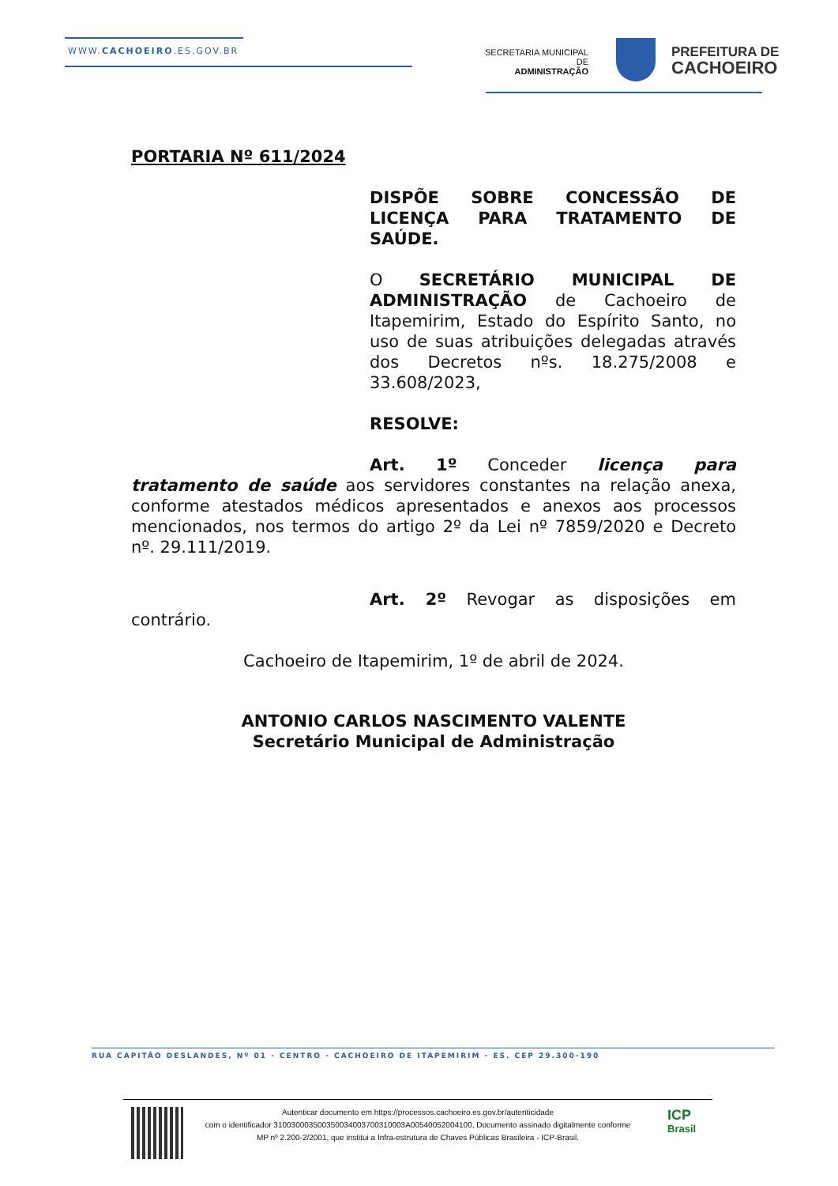WWW.CACHOEIRO.ES.GOV.BR
SECRETARIA MUNICIPAL DE
ADMINISTRAÇÃO
PREFEITURA DE
CACHOEIRO
PORTARIA Nº 611/2024
DISPÕE SOBRE CONCESSÃO DE LICENÇA PARA TRATAMENTO DE SAÚDE.
O SECRETÁRIO MUNICIPAL DE ADMINISTRAÇÃO de Cachoeiro de Itapemirim, Estado do Espírito Santo, no uso de suas atribuições delegadas através dos Decretos nºs. 18.275/2008 e 33.608/2023,
RESOLVE:
Art. 1º Conceder licença para tratamento de saúde aos servidores constantes na relação anexa, conforme atestados médicos apresentados e anexos aos processos mencionados, nos termos do artigo 2º da Lei nº 7859/2020 e Decreto nº. 29.111/2019.
Art. 2º Revogar as disposições em contrário.
Cachoeiro de Itapemirim, 1º de abril de 2024.
ANTONIO CARLOS NASCIMENTO VALENTE
Secretário Municipal de Administração
RUA CAPITÃO DESLANDES, Nº 01 - CENTRO - CACHOEIRO DE ITAPEMIRIM - ES. CEP 29.300-190
Autenticar documento em https://processos.cachoeiro.es.gov.br/autenticidade
com o identificador 310030003500350034003700310003A00540052004100, Documento assinado digitalmente conforme
MP nº 2.200-2/2001, que institui a Infra-estrutura de Chaves Públicas Brasileira - ICP-Brasil.
ICP
Brasil